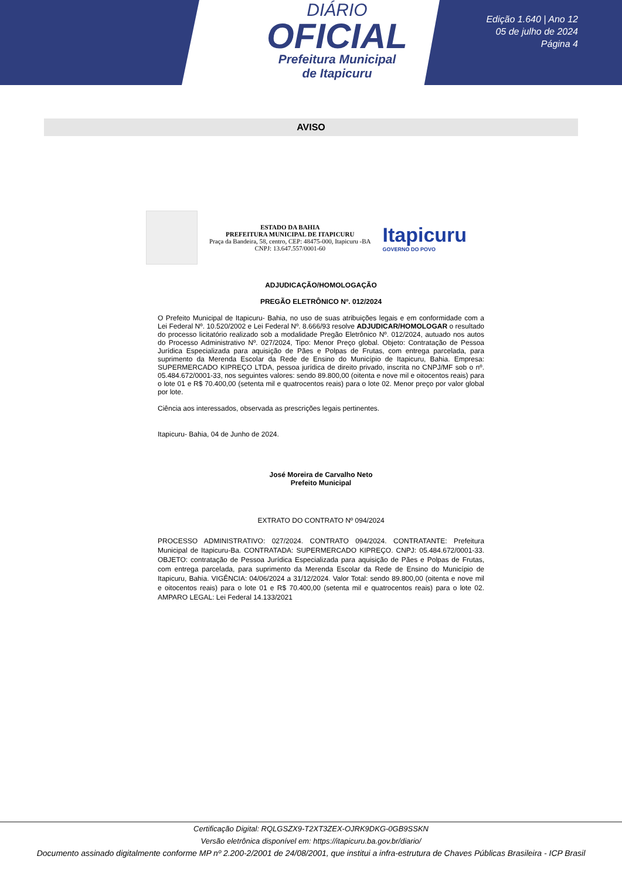DIÁRIO
OFICIAL
Prefeitura Municipal
de Itapicuru
Edição 1.640 | Ano 12
05 de julho de 2024
Página 4
AVISO
ESTADO DA BAHIA
PREFEITURA MUNICIPAL DE ITAPICURU
Praça da Bandeira, 58, centro, CEP: 48475-000, Itapicuru -BA
CNPJ: 13.647.557/0001-60
Itapicuru
GOVERNO DO POVO
ADJUDICAÇÃO/HOMOLOGAÇÃO
PREGÃO ELETRÔNICO Nº. 012/2024
O Prefeito Municipal de Itapicuru- Bahia, no uso de suas atribuições legais e em conformidade com a Lei Federal Nº. 10.520/2002 e Lei Federal Nº. 8.666/93 resolve ADJUDICAR/HOMOLOGAR o resultado do processo licitatório realizado sob a modalidade Pregão Eletrônico Nº. 012/2024, autuado nos autos do Processo Administrativo Nº. 027/2024, Tipo: Menor Preço global. Objeto: Contratação de Pessoa Jurídica Especializada para aquisição de Pães e Polpas de Frutas, com entrega parcelada, para suprimento da Merenda Escolar da Rede de Ensino do Município de Itapicuru, Bahia. Empresa: SUPERMERCADO KIPREÇO LTDA, pessoa jurídica de direito privado, inscrita no CNPJ/MF sob o nº. 05.484.672/0001-33, nos seguintes valores: sendo 89.800,00 (oitenta e nove mil e oitocentos reais) para o lote 01 e R$ 70.400,00 (setenta mil e quatrocentos reais) para o lote 02. Menor preço por valor global por lote.
Ciência aos interessados, observada as prescrições legais pertinentes.
Itapicuru- Bahia, 04 de Junho de 2024.
José Moreira de Carvalho Neto
Prefeito Municipal
EXTRATO DO CONTRATO Nº 094/2024
PROCESSO ADMINISTRATIVO: 027/2024. CONTRATO 094/2024. CONTRATANTE: Prefeitura Municipal de Itapicuru-Ba. CONTRATADA: SUPERMERCADO KIPREÇO. CNPJ: 05.484.672/0001-33. OBJETO: contratação de Pessoa Jurídica Especializada para aquisição de Pães e Polpas de Frutas, com entrega parcelada, para suprimento da Merenda Escolar da Rede de Ensino do Município de Itapicuru, Bahia. VIGÊNCIA: 04/06/2024 a 31/12/2024. Valor Total: sendo 89.800,00 (oitenta e nove mil e oitocentos reais) para o lote 01 e R$ 70.400,00 (setenta mil e quatrocentos reais) para o lote 02. AMPARO LEGAL: Lei Federal 14.133/2021
Certificação Digital: RQLGSZX9-T2XT3ZEX-OJRK9DKG-0GB9SSKN
Versão eletrônica disponível em: https://itapicuru.ba.gov.br/diario/
Documento assinado digitalmente conforme MP nº 2.200-2/2001 de 24/08/2001, que institui a infra-estrutura de Chaves Públicas Brasileira - ICP Brasil